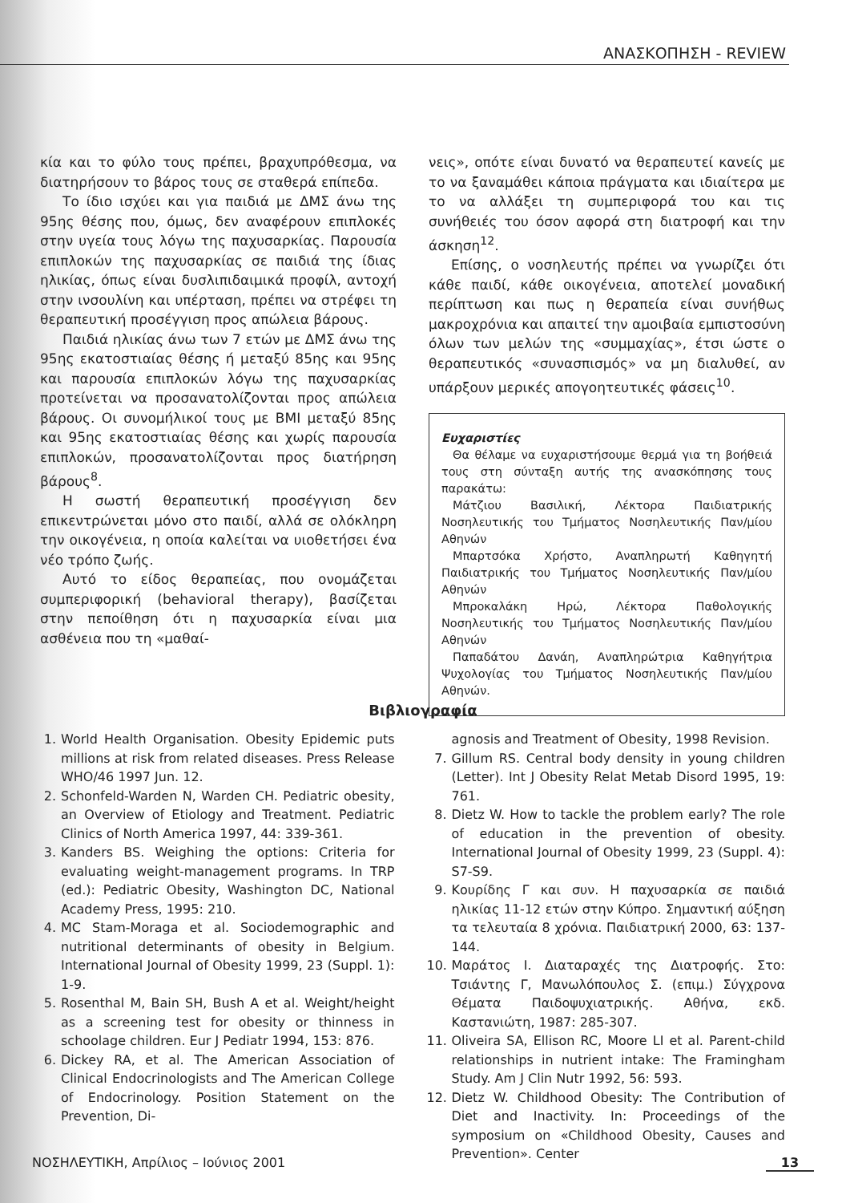ΑΝΑΣΚΟΠΗΣΗ - REVIEW
κία και το φύλο τους πρέπει, βραχυπρόθεσμα, να διατηρήσουν το βάρος τους σε σταθερά επίπεδα.
Το ίδιο ισχύει και για παιδιά με ΔΜΣ άνω της 95ης θέσης που, όμως, δεν αναφέρουν επιπλοκές στην υγεία τους λόγω της παχυσαρκίας. Παρουσία επιπλοκών της παχυσαρκίας σε παιδιά της ίδιας ηλικίας, όπως είναι δυσλιπιδαιμικά προφίλ, αντοχή στην ινσουλίνη και υπέρταση, πρέπει να στρέφει τη θεραπευτική προσέγγιση προς απώλεια βάρους.
Παιδιά ηλικίας άνω των 7 ετών με ΔΜΣ άνω της 95ης εκατοστιαίας θέσης ή μεταξύ 85ης και 95ης και παρουσία επιπλοκών λόγω της παχυσαρκίας προτείνεται να προσανατολίζονται προς απώλεια βάρους. Οι συνομήλικοί τους με BMI μεταξύ 85ης και 95ης εκατοστιαίας θέσης και χωρίς παρουσία επιπλοκών, προσανατολίζονται προς διατήρηση βάρους<sup>8</sup>.
Η σωστή θεραπευτική προσέγγιση δεν επικεντρώνεται μόνο στο παιδί, αλλά σε ολόκληρη την οικογένεια, η οποία καλείται να υιοθετήσει ένα νέο τρόπο ζωής.
Αυτό το είδος θεραπείας, που ονομάζεται συμπεριφορική (behavioral therapy), βασίζεται στην πεποίθηση ότι η παχυσαρκία είναι μια ασθένεια που τη «μαθαί-
νεις», οπότε είναι δυνατό να θεραπευτεί κανείς με το να ξαναμάθει κάποια πράγματα και ιδιαίτερα με το να αλλάξει τη συμπεριφορά του και τις συνήθειές του όσον αφορά στη διατροφή και την άσκηση<sup>12</sup>.
Επίσης, ο νοσηλευτής πρέπει να γνωρίζει ότι κάθε παιδί, κάθε οικογένεια, αποτελεί μοναδική περίπτωση και πως η θεραπεία είναι συνήθως μακροχρόνια και απαιτεί την αμοιβαία εμπιστοσύνη όλων των μελών της «συμμαχίας», έτσι ώστε ο θεραπευτικός «συνασπισμός» να μη διαλυθεί, αν υπάρξουν μερικές απογοητευτικές φάσεις<sup>10</sup>.
Ευχαριστίες
Θα θέλαμε να ευχαριστήσουμε θερμά για τη βοήθειά τους στη σύνταξη αυτής της ανασκόπησης τους παρακάτω:
Μάτζιου Βασιλική, Λέκτορα Παιδιατρικής Νοσηλευτικής του Τμήματος Νοσηλευτικής Παν/μίου Αθηνών
Μπαρτσόκα Χρήστο, Αναπληρωτή Καθηγητή Παιδιατρικής του Τμήματος Νοσηλευτικής Παν/μίου Αθηνών
Μπροκαλάκη Ηρώ, Λέκτορα Παθολογικής Νοσηλευτικής του Τμήματος Νοσηλευτικής Παν/μίου Αθηνών
Παπαδάτου Δανάη, Αναπληρώτρια Καθηγήτρια Ψυχολογίας του Τμήματος Νοσηλευτικής Παν/μίου Αθηνών.
Βιβλιογραφία
1. World Health Organisation. Obesity Epidemic puts millions at risk from related diseases. Press Release WHO/46 1997 Jun. 12.
2. Schonfeld-Warden N, Warden CH. Pediatric obesity, an Overview of Etiology and Treatment. Pediatric Clinics of North America 1997, 44: 339-361.
3. Kanders BS. Weighing the options: Criteria for evaluating weight-management programs. In TRP (ed.): Pediatric Obesity, Washington DC, National Academy Press, 1995: 210.
4. MC Stam-Moraga et al. Sociodemographic and nutritional determinants of obesity in Belgium. International Journal of Obesity 1999, 23 (Suppl. 1): 1-9.
5. Rosenthal M, Bain SH, Bush A et al. Weight/height as a screening test for obesity or thinness in schoolage children. Eur J Pediatr 1994, 153: 876.
6. Dickey RA, et al. The American Association of Clinical Endocrinologists and The American College of Endocrinology. Position Statement on the Prevention, Di-
agnosis and Treatment of Obesity, 1998 Revision.
7. Gillum RS. Central body density in young children (Letter). Int J Obesity Relat Metab Disord 1995, 19: 761.
8. Dietz W. How to tackle the problem early? The role of education in the prevention of obesity. International Journal of Obesity 1999, 23 (Suppl. 4): S7-S9.
9. Κουρίδης Γ και συν. Η παχυσαρκία σε παιδιά ηλικίας 11-12 ετών στην Κύπρο. Σημαντική αύξηση τα τελευταία 8 χρόνια. Παιδιατρική 2000, 63: 137-144.
10. Μαράτος Ι. Διαταραχές της Διατροφής. Στο: Τσιάντης Γ, Μανωλόπουλος Σ. (επιμ.) Σύγχρονα Θέματα Παιδοψυχιατρικής. Αθήνα, εκδ. Καστανιώτη, 1987: 285-307.
11. Oliveira SA, Ellison RC, Moore LI et al. Parent-child relationships in nutrient intake: The Framingham Study. Am J Clin Nutr 1992, 56: 593.
12. Dietz W. Childhood Obesity: The Contribution of Diet and Inactivity. In: Proceedings of the symposium on «Childhood Obesity, Causes and Prevention». Center
ΝΟΣΗΛΕΥΤΙΚΗ, Απρίλιος – Ιούνιος 2001
13